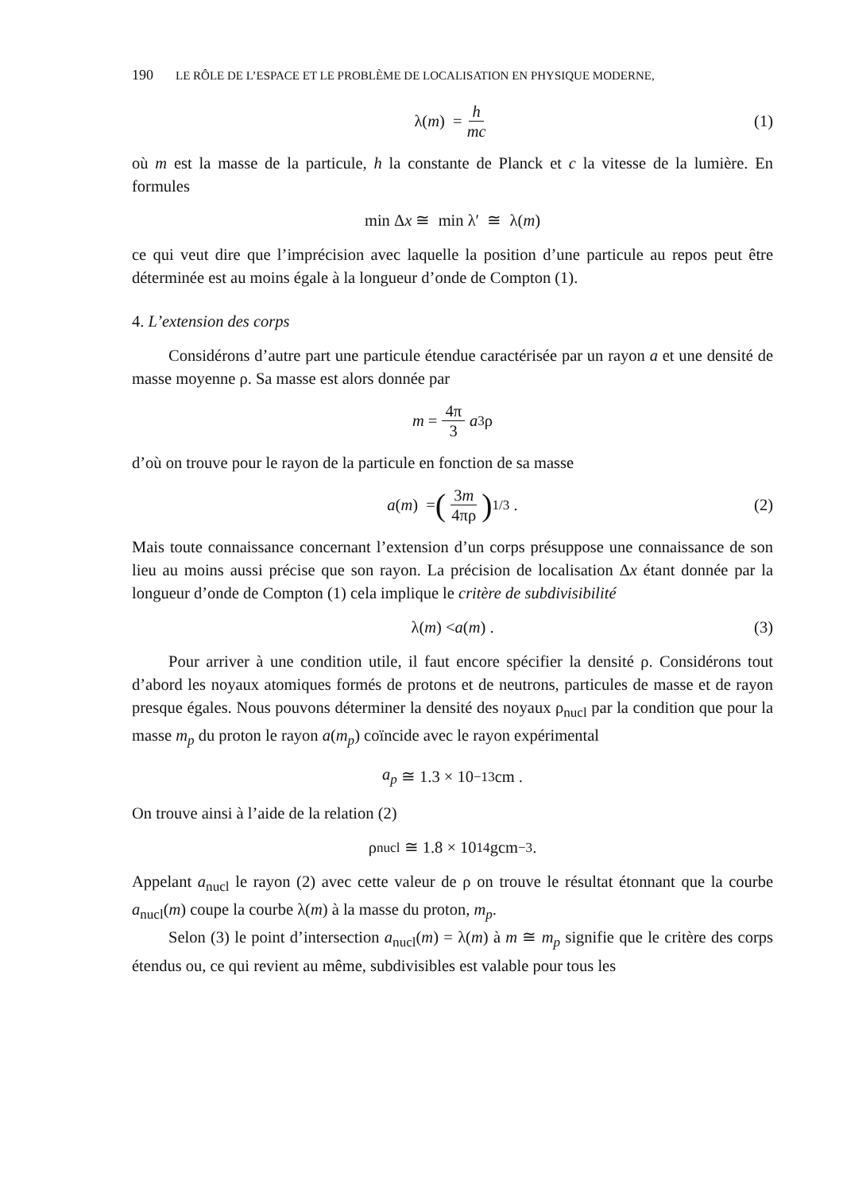190 LE RÔLE DE L’ESPACE ET LE PROBLÈME DE LOCALISATION EN PHYSIQUE MODERNE,
λ(m) = h mc (1)
où m est la masse de la particule, h la constante de Planck et c la vitesse de la lumière. En formules
min Δ x ≅ min λ′ ≅ λ(m)
ce qui veut dire que l’imprécision avec laquelle la position d’une particule au repos peut être déterminée est au moins égale à la longueur d’onde de Compton (1).
4. L’extension des corps
Considérons d’autre part une particule étendue caractérisée par un rayon a et une densité de masse moyenne ρ. Sa masse est alors donnée par
m = 4π 3 a<sup>3</sup>ρ
d’où on trouve pour le rayon de la particule en fonction de sa masse
a (m) = (3m 4πρ)<sup>1/3</sup> . (2)
Mais toute connaissance concernant l’extension d’un corps présuppose une connaissance de son lieu au moins aussi précise que son rayon. La précision de localisation Δx étant donnée par la longueur d’onde de Compton (1) cela implique le critère de subdivisibilité
λ(m) < a (m) . (3)
Pour arriver à une condition utile, il faut encore spécifier la densité ρ. Considérons tout d’abord les noyaux atomiques formés de protons et de neutrons, particules de masse et de rayon presque égales. Nous pouvons déterminer la densité des noyaux ρ<sub>nucl</sub> par la condition que pour la masse m<sub>p</sub> du proton le rayon a(m<sub>p</sub>) coïncide avec le rayon expérimental
a<sub>p</sub> ≅ 1.3 × 10<sup>−13</sup> cm .
On trouve ainsi à l’aide de la relation (2)
ρ<sub>nucl</sub> ≅ 1.8 × 10<sup>14</sup> gcm<sup>−3</sup> .
Appelant a<sub>nucl</sub> le rayon (2) avec cette valeur de ρ on trouve le résultat étonnant que la courbe a<sub>nucl</sub>(m) coupe la courbe λ(m) à la masse du proton, m<sub>p</sub>.
Selon (3) le point d’intersection a<sub>nucl</sub>(m) = λ(m) à m ≅ m<sub>p</sub> signifie que le critère des corps étendus ou, ce qui revient au même, subdivisibles est valable pour tous les